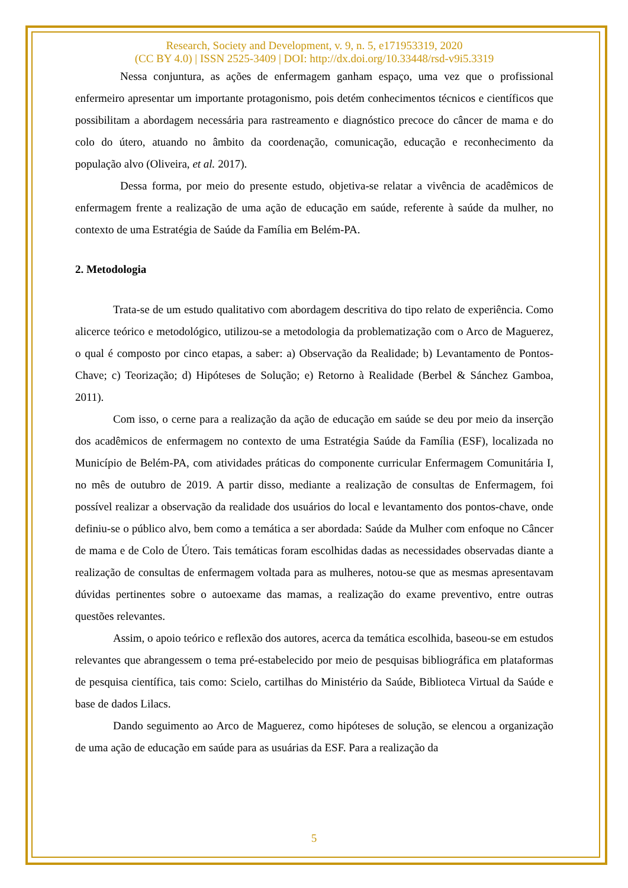Research, Society and Development, v. 9, n. 5, e171953319, 2020
(CC BY 4.0) | ISSN 2525-3409 | DOI: http://dx.doi.org/10.33448/rsd-v9i5.3319
Nessa conjuntura, as ações de enfermagem ganham espaço, uma vez que o profissional enfermeiro apresentar um importante protagonismo, pois detém conhecimentos técnicos e científicos que possibilitam a abordagem necessária para rastreamento e diagnóstico precoce do câncer de mama e do colo do útero, atuando no âmbito da coordenação, comunicação, educação e reconhecimento da população alvo (Oliveira, et al. 2017).
Dessa forma, por meio do presente estudo, objetiva-se relatar a vivência de acadêmicos de enfermagem frente a realização de uma ação de educação em saúde, referente à saúde da mulher, no contexto de uma Estratégia de Saúde da Família em Belém-PA.
2. Metodologia
Trata-se de um estudo qualitativo com abordagem descritiva do tipo relato de experiência. Como alicerce teórico e metodológico, utilizou-se a metodologia da problematização com o Arco de Maguerez, o qual é composto por cinco etapas, a saber: a) Observação da Realidade; b) Levantamento de Pontos-Chave; c) Teorização; d) Hipóteses de Solução; e) Retorno à Realidade (Berbel & Sánchez Gamboa, 2011).
Com isso, o cerne para a realização da ação de educação em saúde se deu por meio da inserção dos acadêmicos de enfermagem no contexto de uma Estratégia Saúde da Família (ESF), localizada no Município de Belém-PA, com atividades práticas do componente curricular Enfermagem Comunitária I, no mês de outubro de 2019. A partir disso, mediante a realização de consultas de Enfermagem, foi possível realizar a observação da realidade dos usuários do local e levantamento dos pontos-chave, onde definiu-se o público alvo, bem como a temática a ser abordada: Saúde da Mulher com enfoque no Câncer de mama e de Colo de Útero. Tais temáticas foram escolhidas dadas as necessidades observadas diante a realização de consultas de enfermagem voltada para as mulheres, notou-se que as mesmas apresentavam dúvidas pertinentes sobre o autoexame das mamas, a realização do exame preventivo, entre outras questões relevantes.
Assim, o apoio teórico e reflexão dos autores, acerca da temática escolhida, baseou-se em estudos relevantes que abrangessem o tema pré-estabelecido por meio de pesquisas bibliográfica em plataformas de pesquisa científica, tais como: Scielo, cartilhas do Ministério da Saúde, Biblioteca Virtual da Saúde e base de dados Lilacs.
Dando seguimento ao Arco de Maguerez, como hipóteses de solução, se elencou a organização de uma ação de educação em saúde para as usuárias da ESF. Para a realização da
5